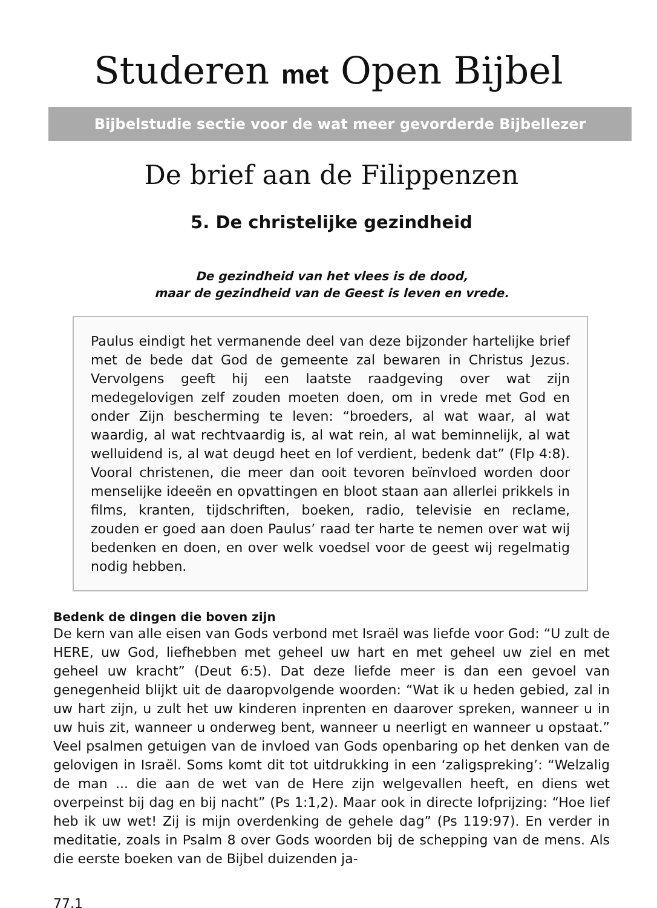Studeren met Open Bijbel
Bijbelstudie sectie voor de wat meer gevorderde Bijbellezer
De brief aan de Filippenzen
5. De christelijke gezindheid
De gezindheid van het vlees is de dood,
maar de gezindheid van de Geest is leven en vrede.
Paulus eindigt het vermanende deel van deze bijzonder hartelijke brief met de bede dat God de gemeente zal bewaren in Christus Jezus. Vervolgens geeft hij een laatste raadgeving over wat zijn medegelovigen zelf zouden moeten doen, om in vrede met God en onder Zijn bescherming te leven: “broeders, al wat waar, al wat waardig, al wat rechtvaardig is, al wat rein, al wat beminnelijk, al wat welluidend is, al wat deugd heet en lof verdient, bedenk dat” (Flp 4:8). Vooral christenen, die meer dan ooit tevoren beïnvloed worden door menselijke ideeën en opvattingen en bloot staan aan allerlei prikkels in films, kranten, tijdschriften, boeken, radio, televisie en reclame, zouden er goed aan doen Paulus’ raad ter harte te nemen over wat wij bedenken en doen, en over welk voedsel voor de geest wij regelmatig nodig hebben.
Bedenk de dingen die boven zijn
De kern van alle eisen van Gods verbond met Israël was liefde voor God: “U zult de HERE, uw God, liefhebben met geheel uw hart en met geheel uw ziel en met geheel uw kracht” (Deut 6:5). Dat deze liefde meer is dan een gevoel van genegenheid blijkt uit de daaropvolgende woorden: “Wat ik u heden gebied, zal in uw hart zijn, u zult het uw kinderen inprenten en daarover spreken, wanneer u in uw huis zit, wanneer u onderweg bent, wanneer u neerligt en wanneer u opstaat.” Veel psalmen getuigen van de invloed van Gods openbaring op het denken van de gelovigen in Israël. Soms komt dit tot uitdrukking in een ‘zaligspreking’: “Welzalig de man ... die aan de wet van de Here zijn welgevallen heeft, en diens wet overpeinst bij dag en bij nacht” (Ps 1:1,2). Maar ook in directe lofprijzing: “Hoe lief heb ik uw wet! Zij is mijn overdenking de gehele dag” (Ps 119:97). En verder in meditatie, zoals in Psalm 8 over Gods woorden bij de schepping van de mens. Als die eerste boeken van de Bijbel duizenden ja-
77.1